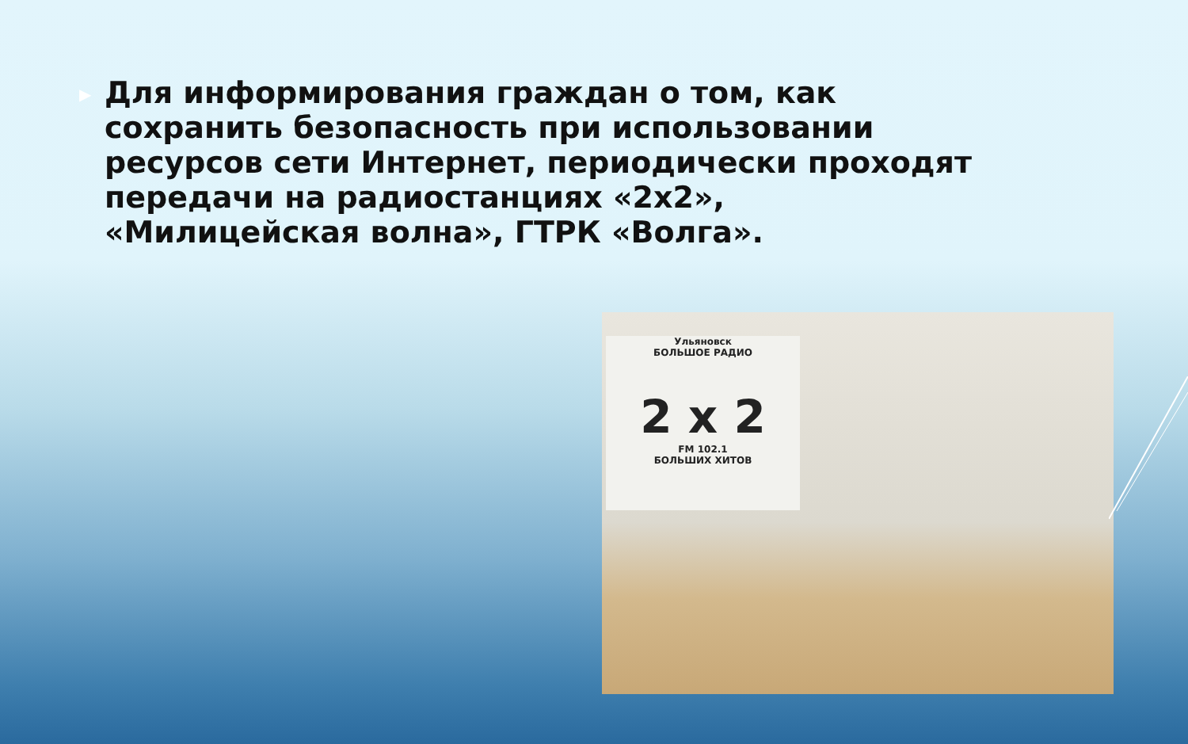▶
Для информирования граждан о том, как сохранить безопасность при использовании ресурсов сети Интернет, периодически проходят передачи на радиостанциях «2х2», «Милицейская волна», ГТРК «Волга».
Ульяновск
БОЛЬШОЕ РАДИО
2 x 2
FM 102.1
БОЛЬШИХ ХИТОВ